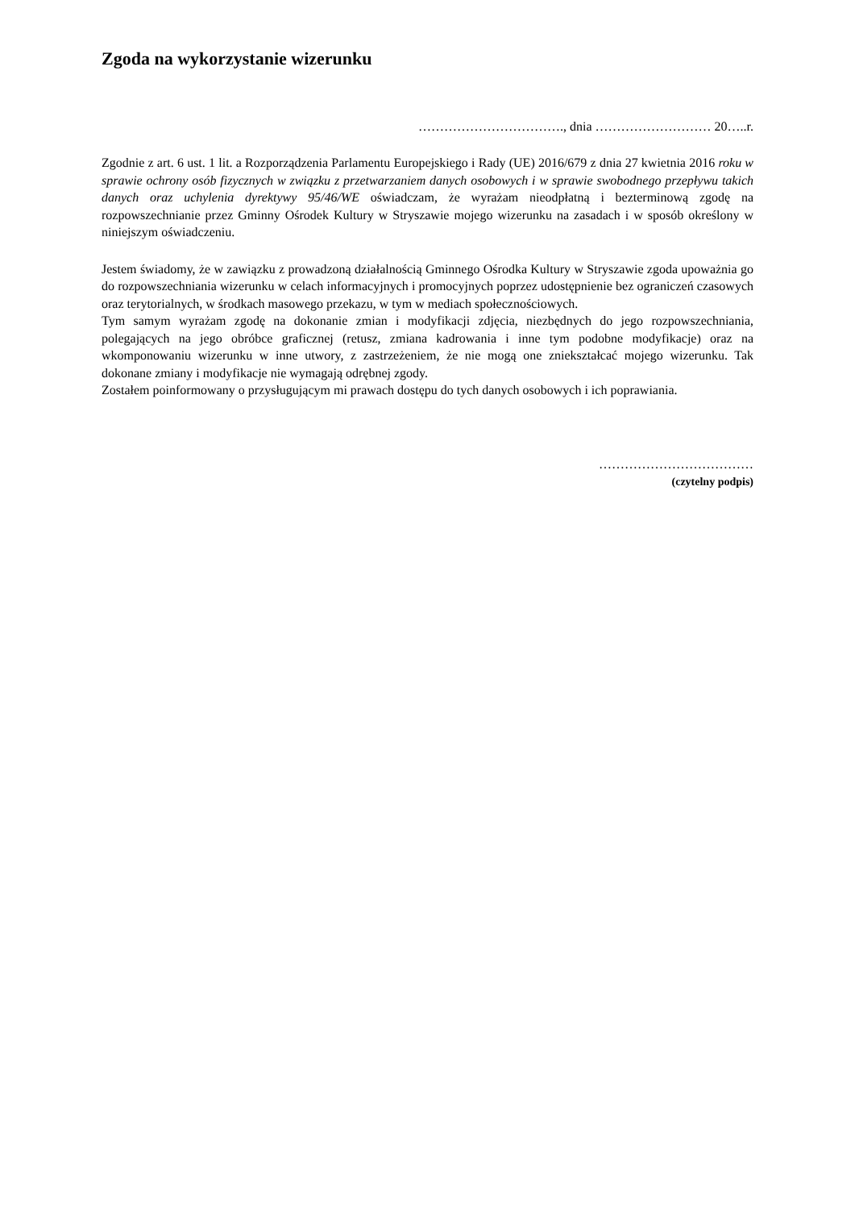Zgoda na wykorzystanie wizerunku
……………………………., dnia ……………………… 20…..r.
Zgodnie z art. 6 ust. 1 lit. a Rozporządzenia Parlamentu Europejskiego i Rady (UE) 2016/679 z dnia 27 kwietnia 2016 roku w sprawie ochrony osób fizycznych w związku z przetwarzaniem danych osobowych i w sprawie swobodnego przepływu takich danych oraz uchylenia dyrektywy 95/46/WE oświadczam, że wyrażam nieodpłatną i bezterminową zgodę na rozpowszechnianie przez Gminny Ośrodek Kultury w Stryszawie mojego wizerunku na zasadach i w sposób określony w niniejszym oświadczeniu.
Jestem świadomy, że w zawiązku z prowadzoną działalnością Gminnego Ośrodka Kultury w Stryszawie zgoda upoważnia go do rozpowszechniania wizerunku w celach informacyjnych i promocyjnych poprzez udostępnienie bez ograniczeń czasowych oraz terytorialnych, w środkach masowego przekazu, w tym w mediach społecznościowych.
Tym samym wyrażam zgodę na dokonanie zmian i modyfikacji zdjęcia, niezbędnych do jego rozpowszechniania, polegających na jego obróbce graficznej (retusz, zmiana kadrowania i inne tym podobne modyfikacje) oraz na wkomponowaniu wizerunku w inne utwory, z zastrzeżeniem, że nie mogą one zniekształcać mojego wizerunku. Tak dokonane zmiany i modyfikacje nie wymagają odrębnej zgody.
Zostałem poinformowany o przysługującym mi prawach dostępu do tych danych osobowych i ich poprawiania.
………………………………
(czytelny podpis)